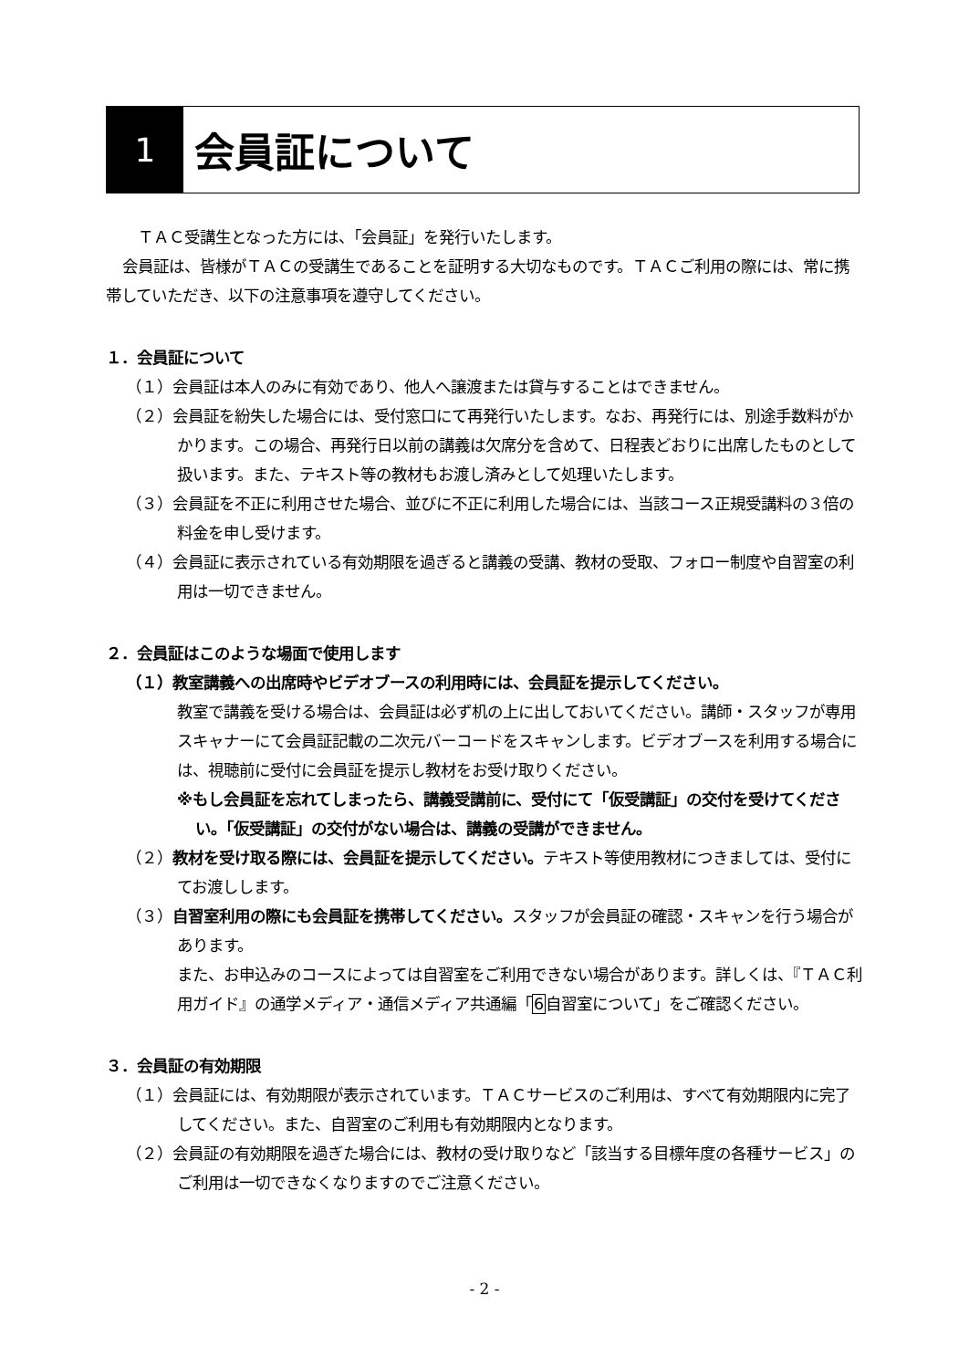1
会員証について
ＴＡＣ受講生となった方には、「会員証」を発行いたします。
会員証は、皆様がＴＡＣの受講生であることを証明する大切なものです。ＴＡＣご利用の際には、常に携帯していただき、以下の注意事項を遵守してください。
１．会員証について
（１）会員証は本人のみに有効であり、他人へ譲渡または貸与することはできません。
（２）会員証を紛失した場合には、受付窓口にて再発行いたします。なお、再発行には、別途手数料がかかります。この場合、再発行日以前の講義は欠席分を含めて、日程表どおりに出席したものとして扱います。また、テキスト等の教材もお渡し済みとして処理いたします。
（３）会員証を不正に利用させた場合、並びに不正に利用した場合には、当該コース正規受講料の３倍の料金を申し受けます。
（４）会員証に表示されている有効期限を過ぎると講義の受講、教材の受取、フォロー制度や自習室の利用は一切できません。
２．会員証はこのような場面で使用します
（１）教室講義への出席時やビデオブースの利用時には、会員証を提示してください。
教室で講義を受ける場合は、会員証は必ず机の上に出しておいてください。講師・スタッフが専用スキャナーにて会員証記載の二次元バーコードをスキャンします。ビデオブースを利用する場合には、視聴前に受付に会員証を提示し教材をお受け取りください。
※もし会員証を忘れてしまったら、講義受講前に、受付にて「仮受講証」の交付を受けてください。「仮受講証」の交付がない場合は、講義の受講ができません。
（２）教材を受け取る際には、会員証を提示してください。テキスト等使用教材につきましては、受付にてお渡しします。
（３）自習室利用の際にも会員証を携帯してください。スタッフが会員証の確認・スキャンを行う場合があります。
また、お申込みのコースによっては自習室をご利用できない場合があります。詳しくは、『ＴＡＣ利用ガイド』の通学メディア・通信メディア共通編「6自習室について」をご確認ください。
３．会員証の有効期限
（１）会員証には、有効期限が表示されています。ＴＡＣサービスのご利用は、すべて有効期限内に完了してください。また、自習室のご利用も有効期限内となります。
（２）会員証の有効期限を過ぎた場合には、教材の受け取りなど「該当する目標年度の各種サービス」のご利用は一切できなくなりますのでご注意ください。
- 2 -